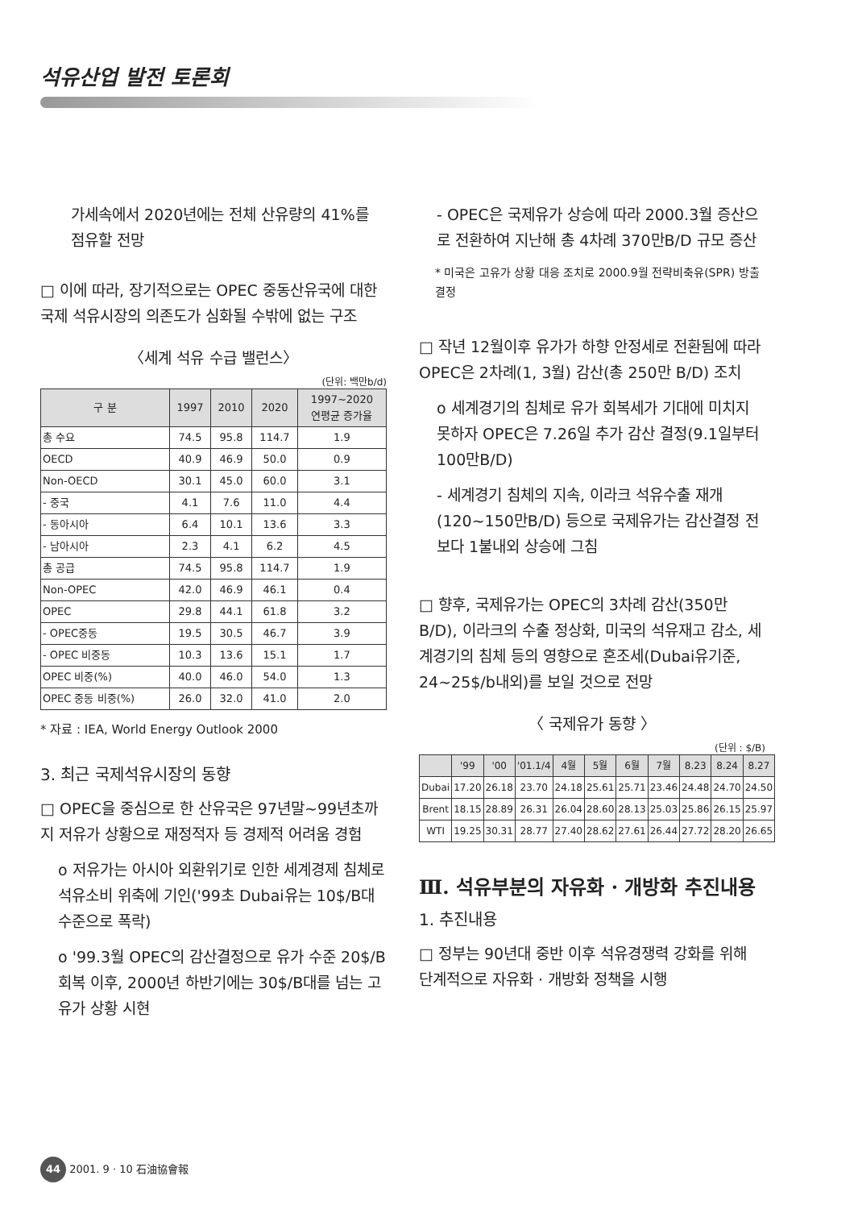석유산업 발전 토론회
가세속에서 2020년에는 전체 산유량의 41%를 점유할 전망
□ 이에 따라, 장기적으로는 OPEC 중동산유국에 대한 국제 석유시장의 의존도가 심화될 수밖에 없는 구조
〈세계 석유 수급 밸런스〉
(단위: 백만b/d)
| 구 분 | 1997 | 2010 | 2020 | 1997~2020 연평균 증가율 |
| --- | --- | --- | --- | --- |
| 총 수요 | 74.5 | 95.8 | 114.7 | 1.9 |
| OECD | 40.9 | 46.9 | 50.0 | 0.9 |
| Non-OECD | 30.1 | 45.0 | 60.0 | 3.1 |
| - 중국 | 4.1 | 7.6 | 11.0 | 4.4 |
| - 동아시아 | 6.4 | 10.1 | 13.6 | 3.3 |
| - 남아시아 | 2.3 | 4.1 | 6.2 | 4.5 |
| 총 공급 | 74.5 | 95.8 | 114.7 | 1.9 |
| Non-OPEC | 42.0 | 46.9 | 46.1 | 0.4 |
| OPEC | 29.8 | 44.1 | 61.8 | 3.2 |
| - OPEC중동 | 19.5 | 30.5 | 46.7 | 3.9 |
| - OPEC 비중동 | 10.3 | 13.6 | 15.1 | 1.7 |
| OPEC 비중(%) | 40.0 | 46.0 | 54.0 | 1.3 |
| OPEC 중동 비중(%) | 26.0 | 32.0 | 41.0 | 2.0 |
* 자료 : IEA, World Energy Outlook 2000
3. 최근 국제석유시장의 동향
□ OPEC을 중심으로 한 산유국은 97년말~99년초까지 저유가 상황으로 재정적자 등 경제적 어려움 경험
o 저유가는 아시아 외환위기로 인한 세계경제 침체로 석유소비 위축에 기인('99초 Dubai유는 10$/B대 수준으로 폭락)
o '99.3월 OPEC의 감산결정으로 유가 수준 20$/B 회복 이후, 2000년 하반기에는 30$/B대를 넘는 고유가 상황 시현
- OPEC은 국제유가 상승에 따라 2000.3월 증산으로 전환하여 지난해 총 4차례 370만B/D 규모 증산
* 미국은 고유가 상황 대응 조치로 2000.9월 전략비축유(SPR) 방출 결정
□ 작년 12월이후 유가가 하향 안정세로 전환됨에 따라 OPEC은 2차례(1, 3월) 감산(총 250만 B/D) 조치
o 세계경기의 침체로 유가 회복세가 기대에 미치지 못하자 OPEC은 7.26일 추가 감산 결정(9.1일부터 100만B/D)
- 세계경기 침체의 지속, 이라크 석유수출 재개(120~150만B/D) 등으로 국제유가는 감산결정 전보다 1불내외 상승에 그침
□ 향후, 국제유가는 OPEC의 3차례 감산(350만 B/D), 이라크의 수출 정상화, 미국의 석유재고 감소, 세계경기의 침체 등의 영향으로 혼조세(Dubai유기준, 24~25$/b내외)를 보일 것으로 전망
〈 국제유가 동향 〉
(단위 : $/B)
| | '99 | '00 | '01.1/4 | 4월 | 5월 | 6월 | 7월 | 8.23 | 8.24 | 8.27 |
| --- | --- | --- | --- | --- | --- | --- | --- | --- | --- | --- |
| Dubai | 17.20 | 26.18 | 23.70 | 24.18 | 25.61 | 25.71 | 23.46 | 24.48 | 24.70 | 24.50 |
| Brent | 18.15 | 28.89 | 26.31 | 26.04 | 28.60 | 28.13 | 25.03 | 25.86 | 26.15 | 25.97 |
| WTI | 19.25 | 30.31 | 28.77 | 27.40 | 28.62 | 27.61 | 26.44 | 27.72 | 28.20 | 26.65 |
Ⅲ. 석유부분의 자유화 · 개방화 추진내용
1. 추진내용
□ 정부는 90년대 중반 이후 석유경쟁력 강화를 위해 단계적으로 자유화 · 개방화 정책을 시행
44 2001. 9 · 10 石油協會報